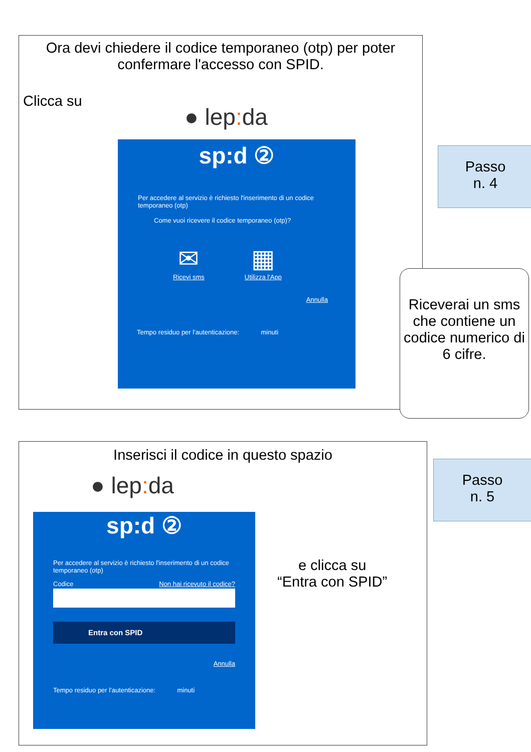Ora devi chiedere il codice temporaneo (otp) per poter confermare l'accesso con SPID.
Clicca su
● lep: da
sp: d ②
Per accedere al servizio è richiesto l'inserimento di un codice temporaneo (otp)
Come vuoi ricevere il codice temporaneo (otp)?
✉
Ricevi sms
▦
Utilizza l'App
Annulla
Tempo residuo per l'autenticazione: minuti
Passo
n. 4
Riceverai un sms che contiene un codice numerico di 6 cifre.
Inserisci il codice in questo spazio
● lep: da
sp:d ②
Per accedere al servizio è richiesto l'inserimento di un codice temporaneo (otp)
Codice Non hai ricevuto il codice?
Entra con SPID
Annulla
Tempo residuo per l'autenticazione: minuti
e clicca su
“Entra con SPID”
Passo
n. 5